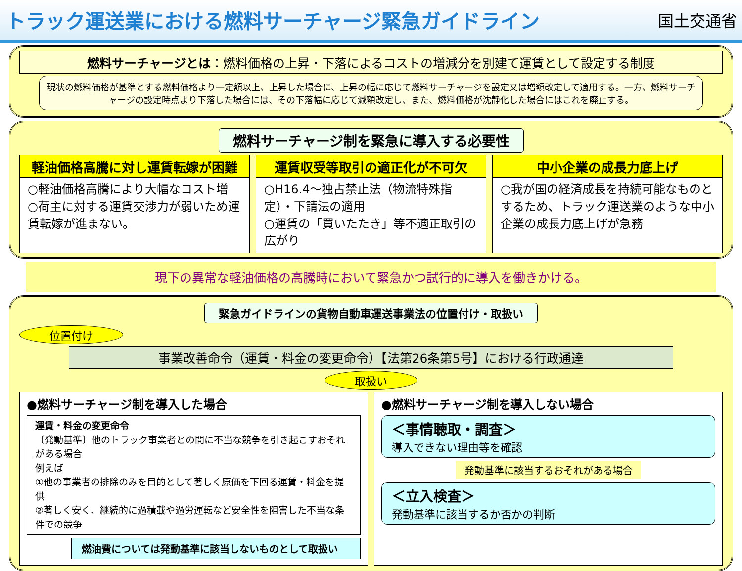トラック運送業における燃料サーチャージ緊急ガイドライン
国土交通省
燃料サーチャージとは：燃料価格の上昇・下落によるコストの増減分を別建て運賃として設定する制度
現状の燃料価格が基準とする燃料価格より一定額以上、上昇した場合に、上昇の幅に応じて燃料サーチャージを設定又は増額改定して適用する。一方、燃料サーチャージの設定時点より下落した場合には、その下落幅に応じて減額改定し、また、燃料価格が沈静化した場合にはこれを廃止する。
燃料サーチャージ制を緊急に導入する必要性
軽油価格高騰に対し運賃転嫁が困難
○軽油価格高騰により大幅なコスト増
○荷主に対する運賃交渉力が弱いため運賃転嫁が進まない。
運賃収受等取引の適正化が不可欠
○H16.4～独占禁止法（物流特殊指定）・下請法の適用
○運賃の「買いたたき」等不適正取引の広がり
中小企業の成長力底上げ
○我が国の経済成長を持続可能なものとするため、トラック運送業のような中小企業の成長力底上げが急務
現下の異常な軽油価格の高騰時において緊急かつ試行的に導入を働きかける。
緊急ガイドラインの貨物自動車運送事業法の位置付け・取扱い
位置付け
事業改善命令（運賃・料金の変更命令）【法第26条第5号】における行政通達
取扱い
●燃料サーチャージ制を導入した場合
運賃・料金の変更命令
〔発動基準〕他のトラック事業者との間に不当な競争を引き起こすおそれがある場合
例えば
①他の事業者の排除のみを目的として著しく原価を下回る運賃・料金を提供
②著しく安く、継続的に過積載や過労運転など安全性を阻害した不当な条件での競争
燃油費については発動基準に該当しないものとして取扱い
●燃料サーチャージ制を導入しない場合
＜事情聴取・調査＞
導入できない理由等を確認
発動基準に該当するおそれがある場合
＜立入検査＞
発動基準に該当するか否かの判断